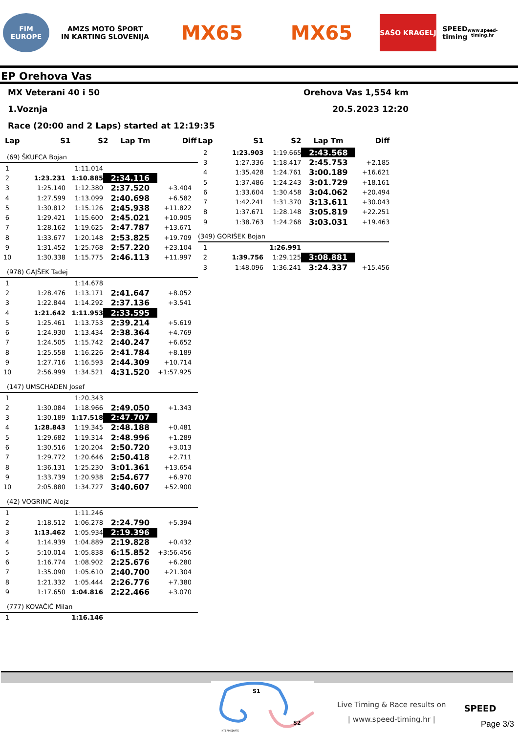FIM
EUROPE
AMZS MOTO ŠPORT
IN KARTING SLOVENIJA
MX65 MX65
SAŠO KRAGELJ
SPEED timing
www.speed-timing.hr
EP Orehova Vas
MX Veterani 40 i 50 Orehova Vas 1,554 km
1.Voznja 20.5.2023 12:20
Race (20:00 and 2 Laps) started at 12:19:35
| Lap | S1 | S2 | Lap Tm | Diff |
| --- | --- | --- | --- | --- |
(69) ŠKUFCA Bojan
| 1 | | 1:11.014 | | |
| 2 | 1:23.231 | 1:10.885 | 2:34.116 | |
| 3 | 1:25.140 | 1:12.380 | 2:37.520 | +3.404 |
| 4 | 1:27.599 | 1:13.099 | 2:40.698 | +6.582 |
| 5 | 1:30.812 | 1:15.126 | 2:45.938 | +11.822 |
| 6 | 1:29.421 | 1:15.600 | 2:45.021 | +10.905 |
| 7 | 1:28.162 | 1:19.625 | 2:47.787 | +13.671 |
| 8 | 1:33.677 | 1:20.148 | 2:53.825 | +19.709 |
| 9 | 1:31.452 | 1:25.768 | 2:57.220 | +23.104 |
| 10 | 1:30.338 | 1:15.775 | 2:46.113 | +11.997 |
(978) GAJŠEK Tadej
| 1 | | 1:14.678 | | |
| 2 | 1:28.476 | 1:13.171 | 2:41.647 | +8.052 |
| 3 | 1:22.844 | 1:14.292 | 2:37.136 | +3.541 |
| 4 | 1:21.642 | 1:11.953 | 2:33.595 | |
| 5 | 1:25.461 | 1:13.753 | 2:39.214 | +5.619 |
| 6 | 1:24.930 | 1:13.434 | 2:38.364 | +4.769 |
| 7 | 1:24.505 | 1:15.742 | 2:40.247 | +6.652 |
| 8 | 1:25.558 | 1:16.226 | 2:41.784 | +8.189 |
| 9 | 1:27.716 | 1:16.593 | 2:44.309 | +10.714 |
| 10 | 2:56.999 | 1:34.521 | 4:31.520 | +1:57.925 |
(147) UMSCHADEN Josef
| 1 | | 1:20.343 | | |
| 2 | 1:30.084 | 1:18.966 | 2:49.050 | +1.343 |
| 3 | 1:30.189 | 1:17.518 | 2:47.707 | |
| 4 | 1:28.843 | 1:19.345 | 2:48.188 | +0.481 |
| 5 | 1:29.682 | 1:19.314 | 2:48.996 | +1.289 |
| 6 | 1:30.516 | 1:20.204 | 2:50.720 | +3.013 |
| 7 | 1:29.772 | 1:20.646 | 2:50.418 | +2.711 |
| 8 | 1:36.131 | 1:25.230 | 3:01.361 | +13.654 |
| 9 | 1:33.739 | 1:20.938 | 2:54.677 | +6.970 |
| 10 | 2:05.880 | 1:34.727 | 3:40.607 | +52.900 |
(42) VOGRINC Alojz
| 1 | | 1:11.246 | | |
| 2 | 1:18.512 | 1:06.278 | 2:24.790 | +5.394 |
| 3 | 1:13.462 | 1:05.934 | 2:19.396 | |
| 4 | 1:14.939 | 1:04.889 | 2:19.828 | +0.432 |
| 5 | 5:10.014 | 1:05.838 | 6:15.852 | +3:56.456 |
| 6 | 1:16.774 | 1:08.902 | 2:25.676 | +6.280 |
| 7 | 1:35.090 | 1:05.610 | 2:40.700 | +21.304 |
| 8 | 1:21.332 | 1:05.444 | 2:26.776 | +7.380 |
| 9 | 1:17.650 | 1:04.816 | 2:22.466 | +3.070 |
(777) KOVAČIČ Milan
| 1 | | 1:16.146 | | |
| Lap | S1 | S2 | Lap Tm | Diff |
| --- | --- | --- | --- | --- |
| 2 | 1:23.903 | 1:19.665 | 2:43.568 | |
| 3 | 1:27.336 | 1:18.417 | 2:45.753 | +2.185 |
| 4 | 1:35.428 | 1:24.761 | 3:00.189 | +16.621 |
| 5 | 1:37.486 | 1:24.243 | 3:01.729 | +18.161 |
| 6 | 1:33.604 | 1:30.458 | 3:04.062 | +20.494 |
| 7 | 1:42.241 | 1:31.370 | 3:13.611 | +30.043 |
| 8 | 1:37.671 | 1:28.148 | 3:05.819 | +22.251 |
| 9 | 1:38.763 | 1:24.268 | 3:03.031 | +19.463 |
(349) GORIŠEK Bojan
| 1 | | 1:26.991 | | |
| 2 | 1:39.756 | 1:29.125 | 3:08.881 | |
| 3 | 1:48.096 | 1:36.241 | 3:24.337 | +15.456 |
S1
S2
INTERMEDIATE
Live Timing & Race results on
| www.speed-timing.hr |
SPEED
Page 3/3